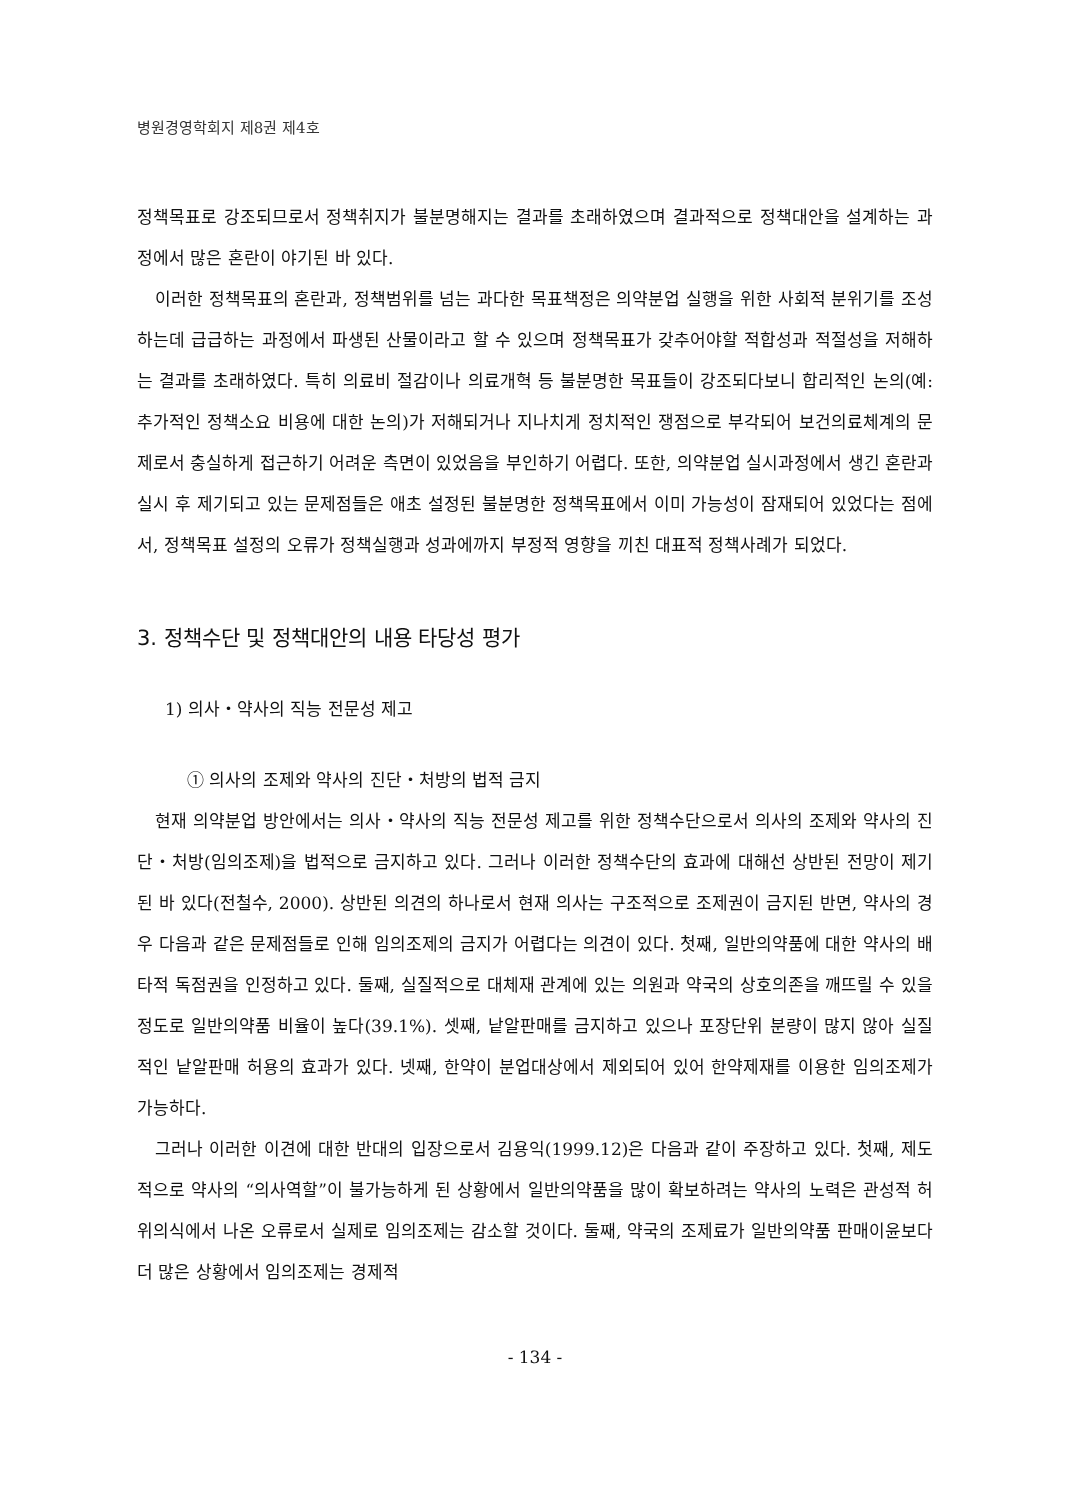병원경영학회지 제8권 제4호
정책목표로 강조되므로서 정책취지가 불분명해지는 결과를 초래하였으며 결과적으로 정책대안을 설계하는 과정에서 많은 혼란이 야기된 바 있다.
이러한 정책목표의 혼란과, 정책범위를 넘는 과다한 목표책정은 의약분업 실행을 위한 사회적 분위기를 조성하는데 급급하는 과정에서 파생된 산물이라고 할 수 있으며 정책목표가 갖추어야할 적합성과 적절성을 저해하는 결과를 초래하였다. 특히 의료비 절감이나 의료개혁 등 불분명한 목표들이 강조되다보니 합리적인 논의(예: 추가적인 정책소요 비용에 대한 논의)가 저해되거나 지나치게 정치적인 쟁점으로 부각되어 보건의료체계의 문제로서 충실하게 접근하기 어려운 측면이 있었음을 부인하기 어렵다. 또한, 의약분업 실시과정에서 생긴 혼란과 실시 후 제기되고 있는 문제점들은 애초 설정된 불분명한 정책목표에서 이미 가능성이 잠재되어 있었다는 점에서, 정책목표 설정의 오류가 정책실행과 성과에까지 부정적 영향을 끼친 대표적 정책사례가 되었다.
3. 정책수단 및 정책대안의 내용 타당성 평가
1) 의사・약사의 직능 전문성 제고
① 의사의 조제와 약사의 진단・처방의 법적 금지
현재 의약분업 방안에서는 의사・약사의 직능 전문성 제고를 위한 정책수단으로서 의사의 조제와 약사의 진단・처방(임의조제)을 법적으로 금지하고 있다. 그러나 이러한 정책수단의 효과에 대해선 상반된 전망이 제기된 바 있다(전철수, 2000). 상반된 의견의 하나로서 현재 의사는 구조적으로 조제권이 금지된 반면, 약사의 경우 다음과 같은 문제점들로 인해 임의조제의 금지가 어렵다는 의견이 있다. 첫째, 일반의약품에 대한 약사의 배타적 독점권을 인정하고 있다. 둘째, 실질적으로 대체재 관계에 있는 의원과 약국의 상호의존을 깨뜨릴 수 있을 정도로 일반의약품 비율이 높다(39.1%). 셋째, 낱알판매를 금지하고 있으나 포장단위 분량이 많지 않아 실질적인 낱알판매 허용의 효과가 있다. 넷째, 한약이 분업대상에서 제외되어 있어 한약제재를 이용한 임의조제가 가능하다.
그러나 이러한 이견에 대한 반대의 입장으로서 김용익(1999.12)은 다음과 같이 주장하고 있다. 첫째, 제도적으로 약사의 “의사역할”이 불가능하게 된 상황에서 일반의약품을 많이 확보하려는 약사의 노력은 관성적 허위의식에서 나온 오류로서 실제로 임의조제는 감소할 것이다. 둘째, 약국의 조제료가 일반의약품 판매이윤보다 더 많은 상황에서 임의조제는 경제적
- 134 -